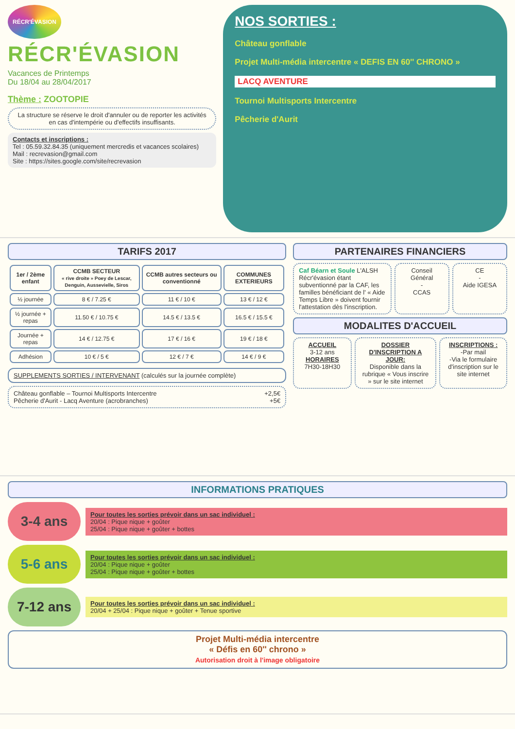RÉCR'ÉVASION
RÉCR'ÉVASION
Vacances de Printemps
Du 18/04 au 28/04/2017
Thème : ZOOTOPIE
La structure se réserve le droit d'annuler ou de reporter les activités en cas d'intempérie ou d'effectifs insuffisants.
Contacts et inscriptions :
Tel : 05.59.32.84.35 (uniquement mercredis et vacances scolaires)
Mail : recrevasion@gmail.com
Site : https://sites.google.com/site/recrevasion
NOS SORTIES :
Château gonflable
Projet Multi-média intercentre « DEFIS EN 60'' CHRONO »
LACQ AVENTURE
Tournoi Multisports Intercentre
Pêcherie d'Aurit
TARIFS 2017
| 1er / 2ème enfant | CCMB SECTEUR « rive droite » Poey de Lescar, Denguin, Aussevielle, Siros | CCMB autres secteurs ou conventionné | COMMUNES EXTERIEURS |
| --- | --- | --- | --- |
| ½ journée | 8 € / 7.25 € | 11 € / 10 € | 13 € / 12 € |
| ½ journée + repas | 11.50 € / 10.75 € | 14.5 € / 13.5 € | 16.5 € / 15.5 € |
| Journée + repas | 14 € / 12.75 € | 17 € / 16 € | 19 € / 18 € |
| Adhésion | 10 € / 5 € | 12 € / 7 € | 14 € / 9 € |
SUPPLEMENTS SORTIES / INTERVENANT (calculés sur la journée complète)
Château gonflable – Tournoi Multisports Intercentre +2,5€
Pêcherie d'Aurit - Lacq Aventure (acrobranches) +5€
PARTENAIRES FINANCIERS
Caf Béarn et Soule L'ALSH Récr'évasion étant subventionné par la CAF, les familles bénéficiant de l' « Aide Temps Libre » doivent fournir l'attestation dès l'inscription.
Conseil Général
-
CCAS
CE
-
Aide IGESA
MODALITES D'ACCUEIL
ACCUEIL
3-12 ans
HORAIRES
7H30-18H30
DOSSIER D'INSCRIPTION A JOUR:
Disponible dans la rubrique « Vous inscrire » sur le site internet
INSCRIPTIONS :
-Par mail
-Via le formulaire d'inscription sur le site internet
INFORMATIONS PRATIQUES
3-4 ans
Pour toutes les sorties prévoir dans un sac individuel :
20/04 : Pique nique + goûter
25/04 : Pique nique + goûter + bottes
5-6 ans
Pour toutes les sorties prévoir dans un sac individuel :
20/04 : Pique nique + goûter
25/04 : Pique nique + goûter + bottes
7-12 ans
Pour toutes les sorties prévoir dans un sac individuel :
20/04 + 25/04 : Pique nique + goûter + Tenue sportive
Projet Multi-média intercentre
« Défis en 60'' chrono »
Autorisation droit à l'image obligatoire